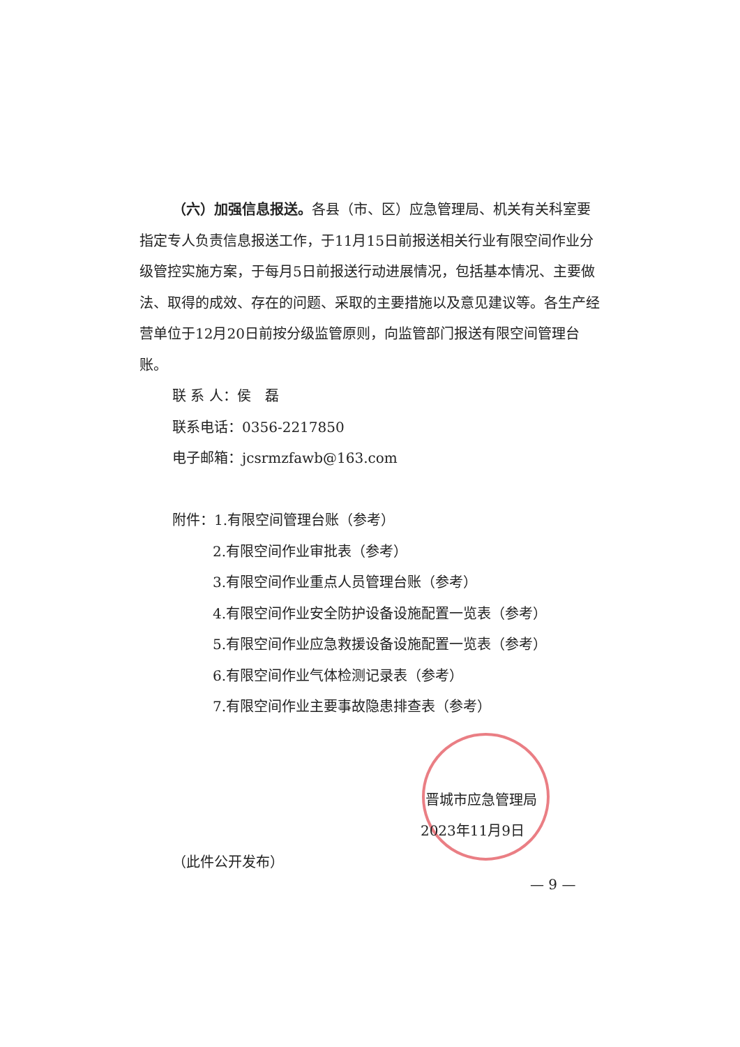（六）加强信息报送。各县（市、区）应急管理局、机关有关科室要指定专人负责信息报送工作，于11月15日前报送相关行业有限空间作业分级管控实施方案，于每月5日前报送行动进展情况，包括基本情况、主要做法、取得的成效、存在的问题、采取的主要措施以及意见建议等。各生产经营单位于12月20日前按分级监管原则，向监管部门报送有限空间管理台账。
联 系 人：侯　磊
联系电话：0356-2217850
电子邮箱：jcsrmzfawb@163.com
附件：1.有限空间管理台账（参考）
2.有限空间作业审批表（参考）
3.有限空间作业重点人员管理台账（参考）
4.有限空间作业安全防护设备设施配置一览表（参考）
5.有限空间作业应急救援设备设施配置一览表（参考）
6.有限空间作业气体检测记录表（参考）
7.有限空间作业主要事故隐患排查表（参考）
晋城市应急管理局
2023年11月9日
（此件公开发布）
— 9 —